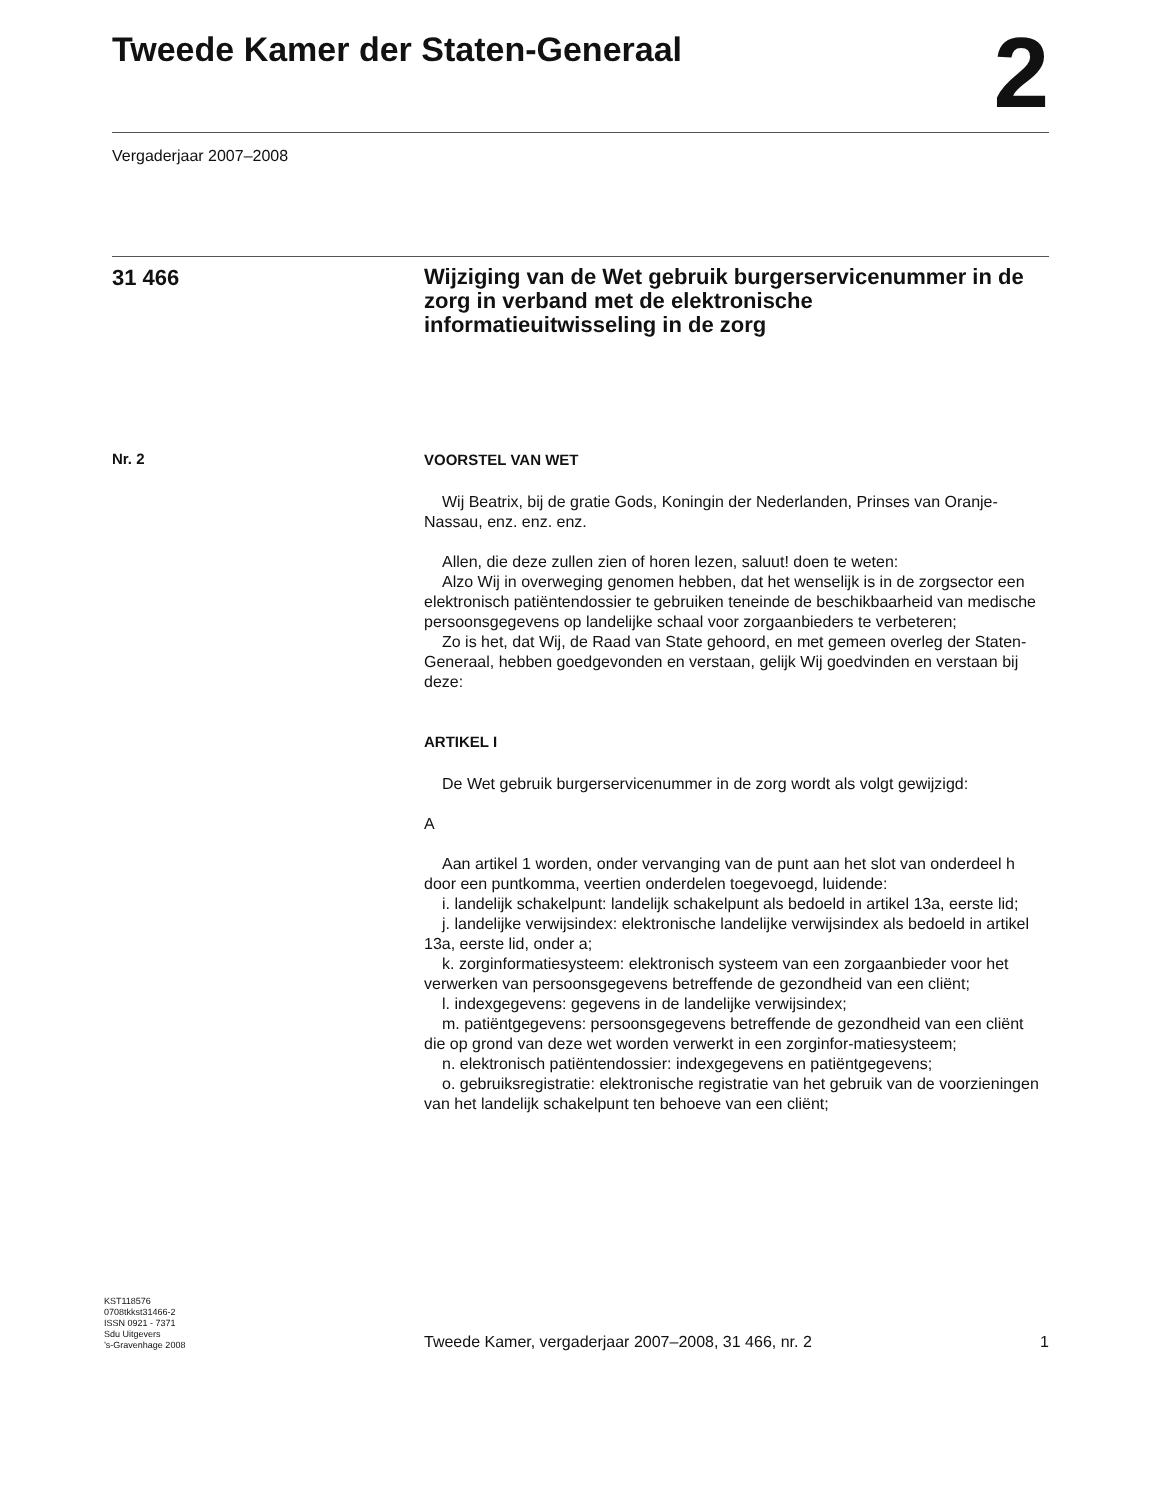Tweede Kamer der Staten-Generaal
2
Vergaderjaar 2007–2008
31 466
Wijziging van de Wet gebruik burgerservicenummer in de zorg in verband met de elektronische informatieuitwisseling in de zorg
Nr. 2
VOORSTEL VAN WET
Wij Beatrix, bij de gratie Gods, Koningin der Nederlanden, Prinses van Oranje-Nassau, enz. enz. enz.
Allen, die deze zullen zien of horen lezen, saluut! doen te weten:
Alzo Wij in overweging genomen hebben, dat het wenselijk is in de zorgsector een elektronisch patiëntendossier te gebruiken teneinde de beschikbaarheid van medische persoonsgegevens op landelijke schaal voor zorgaanbieders te verbeteren;
Zo is het, dat Wij, de Raad van State gehoord, en met gemeen overleg der Staten-Generaal, hebben goedgevonden en verstaan, gelijk Wij goedvinden en verstaan bij deze:
ARTIKEL I
De Wet gebruik burgerservicenummer in de zorg wordt als volgt gewijzigd:
A
Aan artikel 1 worden, onder vervanging van de punt aan het slot van onderdeel h door een puntkomma, veertien onderdelen toegevoegd, luidende:
i. landelijk schakelpunt: landelijk schakelpunt als bedoeld in artikel 13a, eerste lid;
j. landelijke verwijsindex: elektronische landelijke verwijsindex als bedoeld in artikel 13a, eerste lid, onder a;
k. zorginformatiesysteem: elektronisch systeem van een zorgaanbieder voor het verwerken van persoonsgegevens betreffende de gezondheid van een cliënt;
l. indexgegevens: gegevens in de landelijke verwijsindex;
m. patiëntgegevens: persoonsgegevens betreffende de gezondheid van een cliënt die op grond van deze wet worden verwerkt in een zorginfor-matiesysteem;
n. elektronisch patiëntendossier: indexgegevens en patiëntgegevens;
o. gebruiksregistratie: elektronische registratie van het gebruik van de voorzieningen van het landelijk schakelpunt ten behoeve van een cliënt;
KST118576
0708tkkst31466-2
ISSN 0921 - 7371
Sdu Uitgevers
’s-Gravenhage 2008
Tweede Kamer, vergaderjaar 2007–2008, 31 466, nr. 2
1